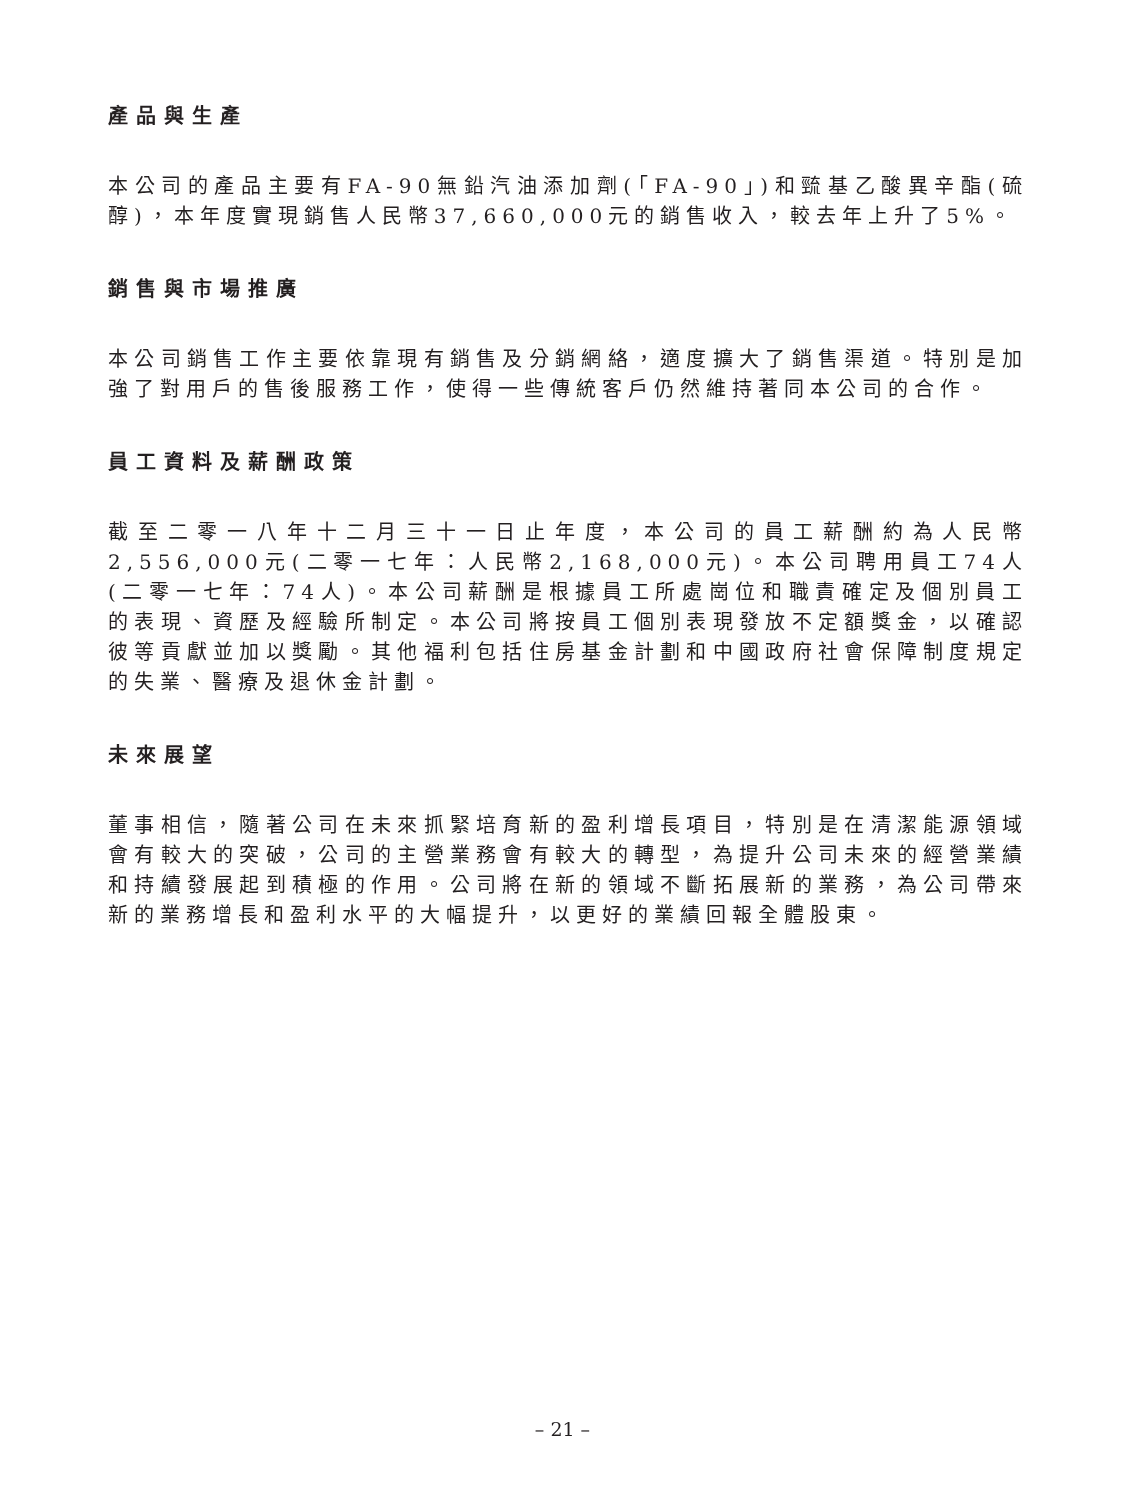產品與生產
本公司的產品主要有FA-90無鉛汽油添加劑(「FA-90」)和巰基乙酸異辛酯(硫醇)，本年度實現銷售人民幣37,660,000元的銷售收入，較去年上升了5%。
銷售與市場推廣
本公司銷售工作主要依靠現有銷售及分銷網絡，適度擴大了銷售渠道。特別是加強了對用戶的售後服務工作，使得一些傳統客戶仍然維持著同本公司的合作。
員工資料及薪酬政策
截至二零一八年十二月三十一日止年度，本公司的員工薪酬約為人民幣2,556,000元(二零一七年：人民幣2,168,000元)。本公司聘用員工74人(二零一七年：74人)。本公司薪酬是根據員工所處崗位和職責確定及個別員工的表現、資歷及經驗所制定。本公司將按員工個別表現發放不定額獎金，以確認彼等貢獻並加以獎勵。其他福利包括住房基金計劃和中國政府社會保障制度規定的失業、醫療及退休金計劃。
未來展望
董事相信，隨著公司在未來抓緊培育新的盈利增長項目，特別是在清潔能源領域會有較大的突破，公司的主營業務會有較大的轉型，為提升公司未來的經營業績和持續發展起到積極的作用。公司將在新的領域不斷拓展新的業務，為公司帶來新的業務增長和盈利水平的大幅提升，以更好的業績回報全體股東。
– 21 –